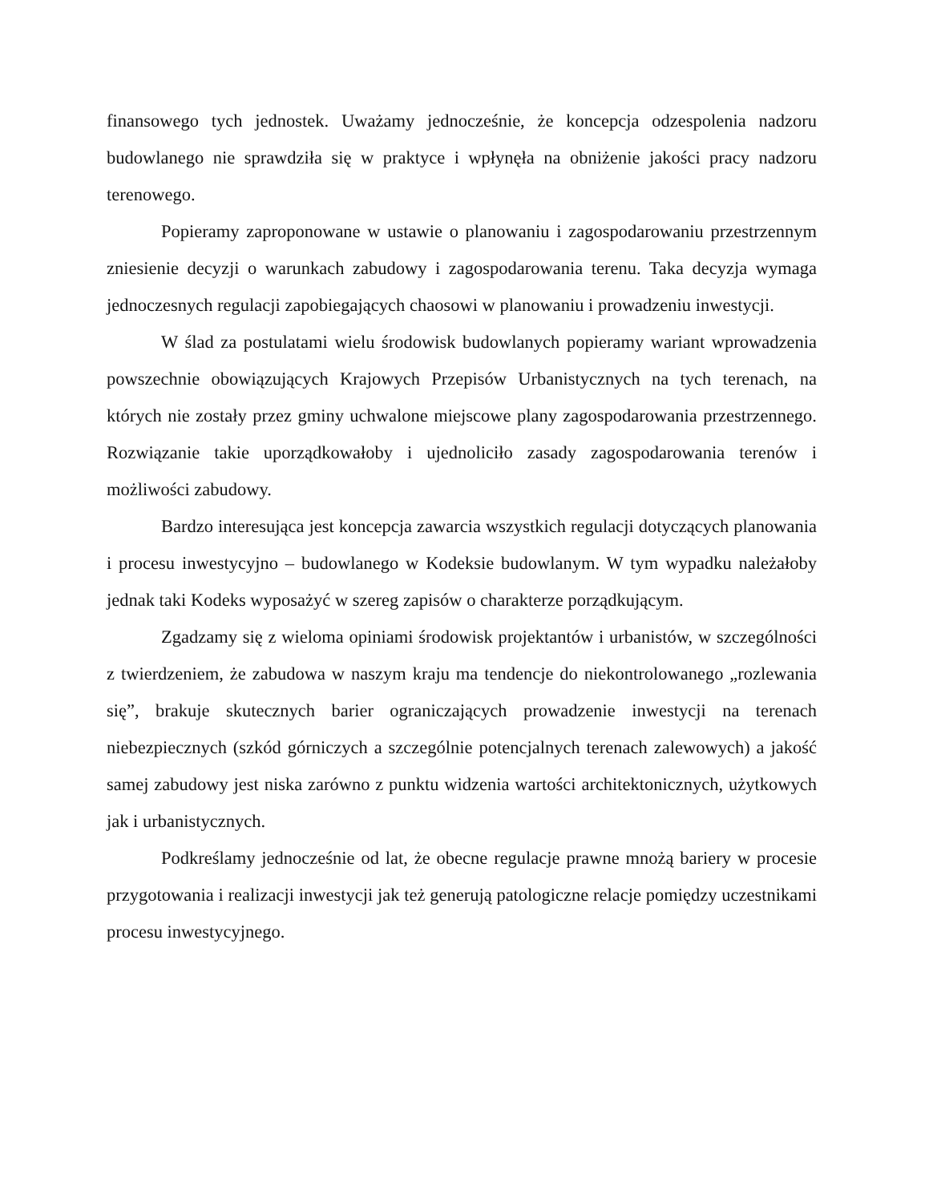finansowego tych jednostek. Uważamy jednocześnie, że koncepcja odzespolenia nadzoru budowlanego nie sprawdziła się w praktyce i wpłynęła na obniżenie jakości pracy nadzoru terenowego.
Popieramy zaproponowane w ustawie o planowaniu i zagospodarowaniu przestrzennym zniesienie decyzji o warunkach zabudowy i zagospodarowania terenu. Taka decyzja wymaga jednoczesnych regulacji zapobiegających chaosowi w planowaniu i prowadzeniu inwestycji.
W ślad za postulatami wielu środowisk budowlanych popieramy wariant wprowadzenia powszechnie obowiązujących Krajowych Przepisów Urbanistycznych na tych terenach, na których nie zostały przez gminy uchwalone miejscowe plany zagospodarowania przestrzennego. Rozwiązanie takie uporządkowałoby i ujednoliciło zasady zagospodarowania terenów i możliwości zabudowy.
Bardzo interesująca jest koncepcja zawarcia wszystkich regulacji dotyczących planowania i procesu inwestycyjno – budowlanego w Kodeksie budowlanym. W tym wypadku należałoby jednak taki Kodeks wyposażyć w szereg zapisów o charakterze porządkującym.
Zgadzamy się z wieloma opiniami środowisk projektantów i urbanistów, w szczególności z twierdzeniem, że zabudowa w naszym kraju ma tendencje do niekontrolowanego „rozlewania się”, brakuje skutecznych barier ograniczających prowadzenie inwestycji na terenach niebezpiecznych (szkód górniczych a szczególnie potencjalnych terenach zalewowych) a jakość samej zabudowy jest niska zarówno z punktu widzenia wartości architektonicznych, użytkowych jak i urbanistycznych.
Podkreślamy jednocześnie od lat, że obecne regulacje prawne mnożą bariery w procesie przygotowania i realizacji inwestycji jak też generują patologiczne relacje pomiędzy uczestnikami procesu inwestycyjnego.